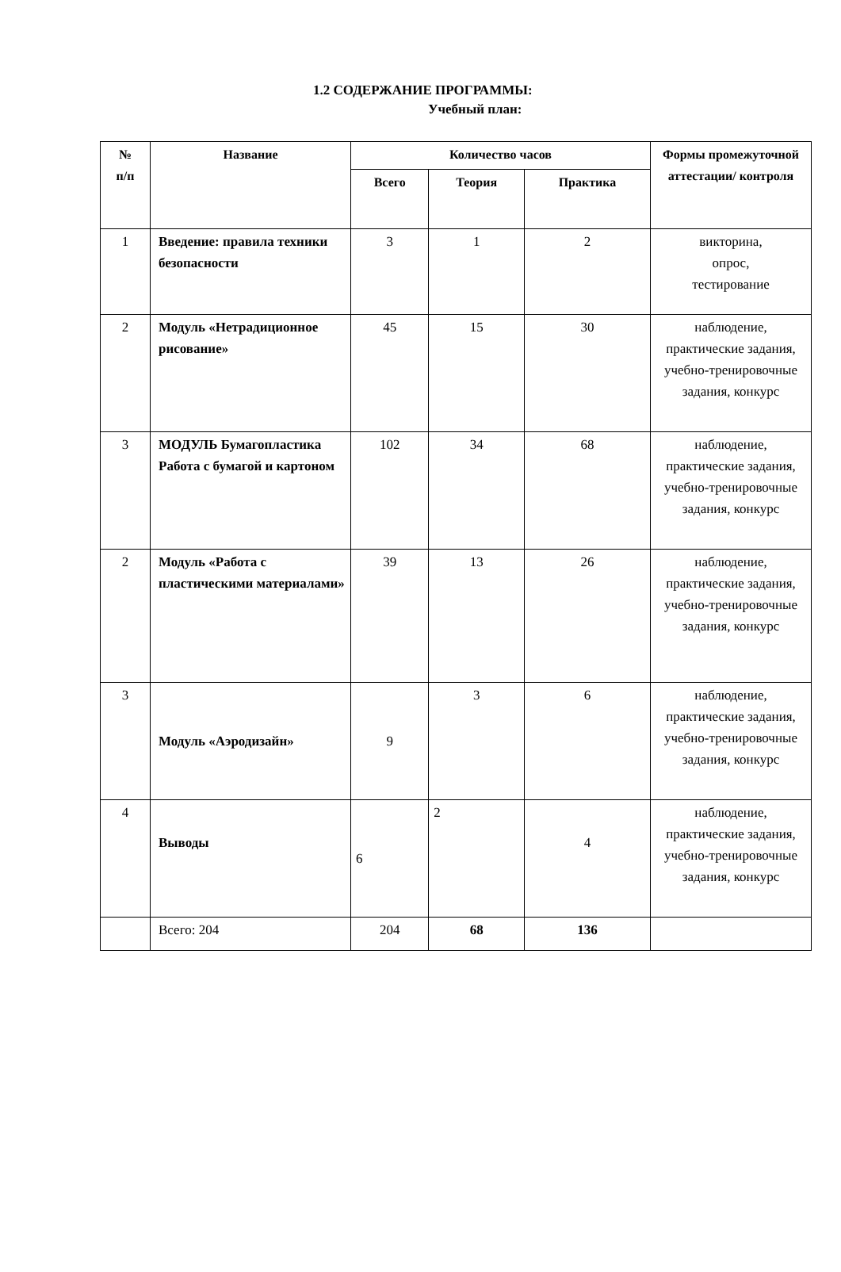1.2 СОДЕРЖАНИЕ ПРОГРАММЫ:
Учебный план:
| № п/п | Название | Количество часов | | | Формы промежуточной аттестации/ контроля |
| --- | --- | --- | --- | --- | --- |
| | | Всего | Теория | Практика | |
| 1 | Введение: правила техники безопасности | 3 | 1 | 2 | викторина, опрос, тестирование |
| 2 | Модуль «Нетрадиционное рисование» | 45 | 15 | 30 | наблюдение, практические задания, учебно-тренировочные задания, конкурс |
| 3 | МОДУЛЬ Бумагопластика Работа с бумагой и картоном | 102 | 34 | 68 | наблюдение, практические задания, учебно-тренировочные задания, конкурс |
| 2 | Модуль «Работа с пластическими материалами» | 39 | 13 | 26 | наблюдение, практические задания, учебно-тренировочные задания, конкурс |
| 3 | Модуль «Аэродизайн» | 9 | 3 | 6 | наблюдение, практические задания, учебно-тренировочные задания, конкурс |
| 4 | Выводы | 6 | 2 | 4 | наблюдение, практические задания, учебно-тренировочные задания, конкурс |
| | Всего: 204 | 204 | 68 | 136 | |